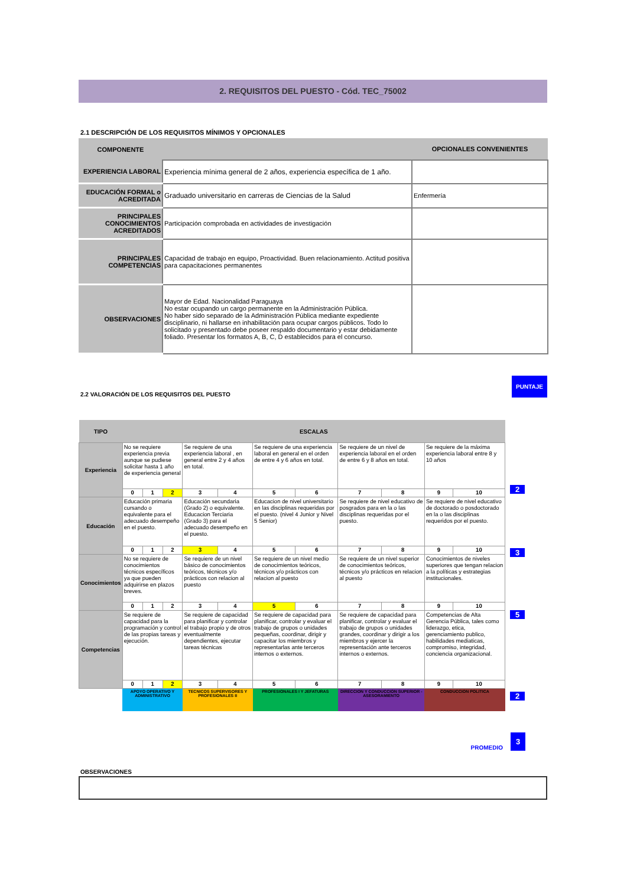2. REQUISITOS DEL PUESTO - Cód. TEC_75002
2.1 DESCRIPCIÓN DE LOS REQUISITOS MÍNIMOS Y OPCIONALES
| COMPONENTE | | OPCIONALES CONVENIENTES |
| --- | --- | --- |
| EXPERIENCIA LABORAL | Experiencia mínima general de 2 años, experiencia específica de 1 año. | |
| EDUCACIÓN FORMAL o ACREDITADA | Graduado universitario en carreras de Ciencias de la Salud | Enfermería |
| PRINCIPALES CONOCIMIENTOS ACREDITADOS | Participación comprobada en actividades de investigación | |
| PRINCIPALES COMPETENCIAS | Capacidad de trabajo en equipo, Proactividad. Buen relacionamiento. Actitud positiva para capacitaciones permanentes | |
| OBSERVACIONES | Mayor de Edad. Nacionalidad Paraguaya No estar ocupando un cargo permanente en la Administración Pública. No haber sido separado de la Administración Pública mediante expediente disciplinario, ni hallarse en inhabilitación para ocupar cargos públicos. Todo lo solicitado y presentado debe poseer respaldo documentario y estar debidamente foliado. Presentar los formatos A, B, C, D establecidos para el concurso. | |
2.2 VALORACIÓN DE LOS REQUISITOS DEL PUESTO
PUNTAJE
| TIPO | ESCALAS | | | | | | | | | | |
| --- | --- | --- | --- | --- | --- | --- | --- | --- | --- | --- | --- |
| Experiencia | No se requiere experiencia previa aunque se pudiese solicitar hasta 1 año de experiencia general | | | Se requiere de una experiencia laboral , en general entre 2 y 4 años en total. | | Se requiere de una experiencia laboral en general en el orden de entre 4 y 6 años en total. | | Se requiere de un nivel de experiencia laboral en el orden de entre 6 y 8 años en total. | | Se requiere de la máxima experiencia laboral entre 8 y 10 años | |
| | 0 | 1 | 2 | 3 | 4 | 5 | 6 | 7 | 8 | 9 | 10 |
| Educación | Educación primaria cursando o equivalente para el adecuado desempeño en el puesto. | | | Educación secundaria (Grado 2) o equivalente. Educacion Terciaria (Grado 3) para el adecuado desempeño en el puesto. | | Educacion de nivel universitario en las disciplinas requeridas por el puesto. (nivel 4 Junior y Nivel 5 Senior) | | Se requiere de nivel educativo de posgrados para en la o las disciplinas requeridas por el puesto. | | Se requiere de nivel educativo de doctorado o posdoctorado en la o las disciplinas requeridos por el puesto. | |
| | 0 | 1 | 2 | 3 | 4 | 5 | 6 | 7 | 8 | 9 | 10 |
| Conocimientos | No se requiere de conocimientos técnicos específicos ya que pueden adquirirse en plazos breves. | | | Se requiere de un nivel básico de conocimientos teóricos, técnicos y/o prácticos con relacion al puesto | | Se requiere de un nivel medio de conocimientos teóricos, técnicos y/o prácticos con relacion al puesto | | Se requiere de un nivel superior de conocimientos teóricos, técnicos y/o prácticos en relacion al puesto | | Conocimientos de niveles superiores que tengan relacion a la políticas y estrategias institucionales. | |
| | 0 | 1 | 2 | 3 | 4 | 5 | 6 | 7 | 8 | 9 | 10 |
| Competencias | Se requiere de capacidad para la programación y control de las propias tareas y ejecución. | | | Se requiere de capacidad para planificar y controlar el trabajo propio y de otros eventualmente dependientes, ejecutar tareas técnicas | | Se requiere de capacidad para planificar, controlar y evaluar el trabajo de grupos o unidades pequeñas, coordinar, dirigir y capacitar los miembros y representarlas ante terceros internos o externos. | | Se requiere de capacidad para planificar, controlar y evaluar el trabajo de grupos o unidades grandes, coordinar y dirigir a los miembros y ejercer la representación ante terceros internos o externos. | | Competencias de Alta Gerencia Pública, tales como liderazgo, etica, gerenciamiento publico, habilidades mediaticas, compromiso, integridad, conciencia organizacional. | |
| | 0 | 1 | 2 | 3 | 4 | 5 | 6 | 7 | 8 | 9 | 10 |
| | APOYO OPERATIVO Y ADMINISTRATIVO | | | TECNICOS SUPERVISORES Y PROFESIONALES II | | PROFESIONALES I Y JEFATURAS | | DIRECCION Y CONDUCCION SUPERIOR - ASESORAMIENTO | | CONDUCCION POLITICA | |
2
3
5
2
PROMEDIO 3
OBSERVACIONES